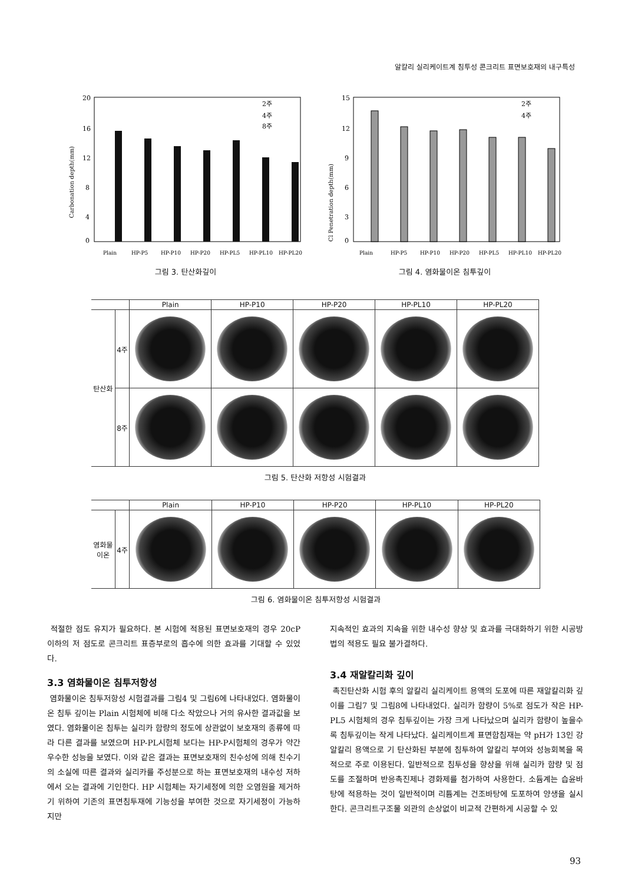알칼리 실리케이트계 침투성 콘크리트 표면보호재의 내구특성
Carbonation depth(mm)
20
16
12
8
4
0
Plain
HP-P5
HP-P10
HP-P20
HP-PL5
HP-PL10
HP-PL20
2주
4주
8주
그림 3. 탄산화깊이
Cl Penetration depth(mm)
15
12
9
6
3
0
Plain
HP-P5
HP-P10
HP-P20
HP-PL5
HP-PL10
HP-PL20
2주
4주
그림 4. 염화물이온 침투깊이
| | | Plain | HP-P10 | HP-P20 | HP-PL10 | HP-PL20 |
| --- | --- | --- | --- | --- | --- | --- |
| 탄산화 | 4주 | | | | | |
| | 8주 | | | | | |
그림 5. 탄산화 저항성 시험결과
| | | Plain | HP-P10 | HP-P20 | HP-PL10 | HP-PL20 |
| --- | --- | --- | --- | --- | --- | --- |
| 염화물 이온 | 4주 | | | | | |
그림 6. 염화물이온 침투저항성 시험결과
적절한 점도 유지가 필요하다. 본 시험에 적용된 표면보호재의 경우 20cP 이하의 저 점도로 콘크리트 표층부로의 흡수에 의한 효과를 기대할 수 있었다.
3.3 염화물이온 침투저항성
염화물이온 침투저항성 시험결과를 그림4 및 그림6에 나타내었다. 염화물이온 침투 깊이는 Plain 시험체에 비해 다소 작았으나 거의 유사한 결과값을 보였다. 염화물이온 침투는 실리카 함량의 정도에 상관없이 보호재의 종류에 따라 다른 결과를 보였으며 HP-PL시험체 보다는 HP-P시험체의 경우가 약간 우수한 성능을 보였다. 이와 같은 결과는 표면보호재의 친수성에 의해 친수기의 소실에 따른 결과와 실리카를 주성분으로 하는 표면보호재의 내수성 저하에서 오는 결과에 기인한다. HP 시험체는 자기세정에 의한 오염원을 제거하기 위하여 기존의 표면침투재에 기능성을 부여한 것으로 자기세정이 가능하지만
지속적인 효과의 지속을 위한 내수성 향상 및 효과를 극대화하기 위한 시공방법의 적용도 필요 불가결하다.
3.4 재알칼리화 깊이
촉진탄산화 시험 후의 알칼리 실리케이트 용액의 도포에 따른 재알칼리화 깊이를 그림7 및 그림8에 나타내었다. 실리카 함량이 5%로 점도가 작은 HP-PL5 시험체의 경우 침투깊이는 가장 크게 나타났으며 실리카 함량이 높을수록 침투깊이는 작게 나타났다. 실리케이트계 표면함침재는 약 pH가 13인 강알칼리 용액으로 기 탄산화된 부분에 침투하여 알칼리 부여와 성능회복을 목적으로 주로 이용된다. 일반적으로 침투성을 향상을 위해 실리카 함량 및 점도를 조절하며 반응촉진제나 경화제를 첨가하여 사용한다. 소듐계는 습윤바탕에 적용하는 것이 일반적이며 리튬계는 건조바탕에 도포하여 양생을 실시한다. 콘크리트구조물 외관의 손상없이 비교적 간편하게 시공할 수 있
93